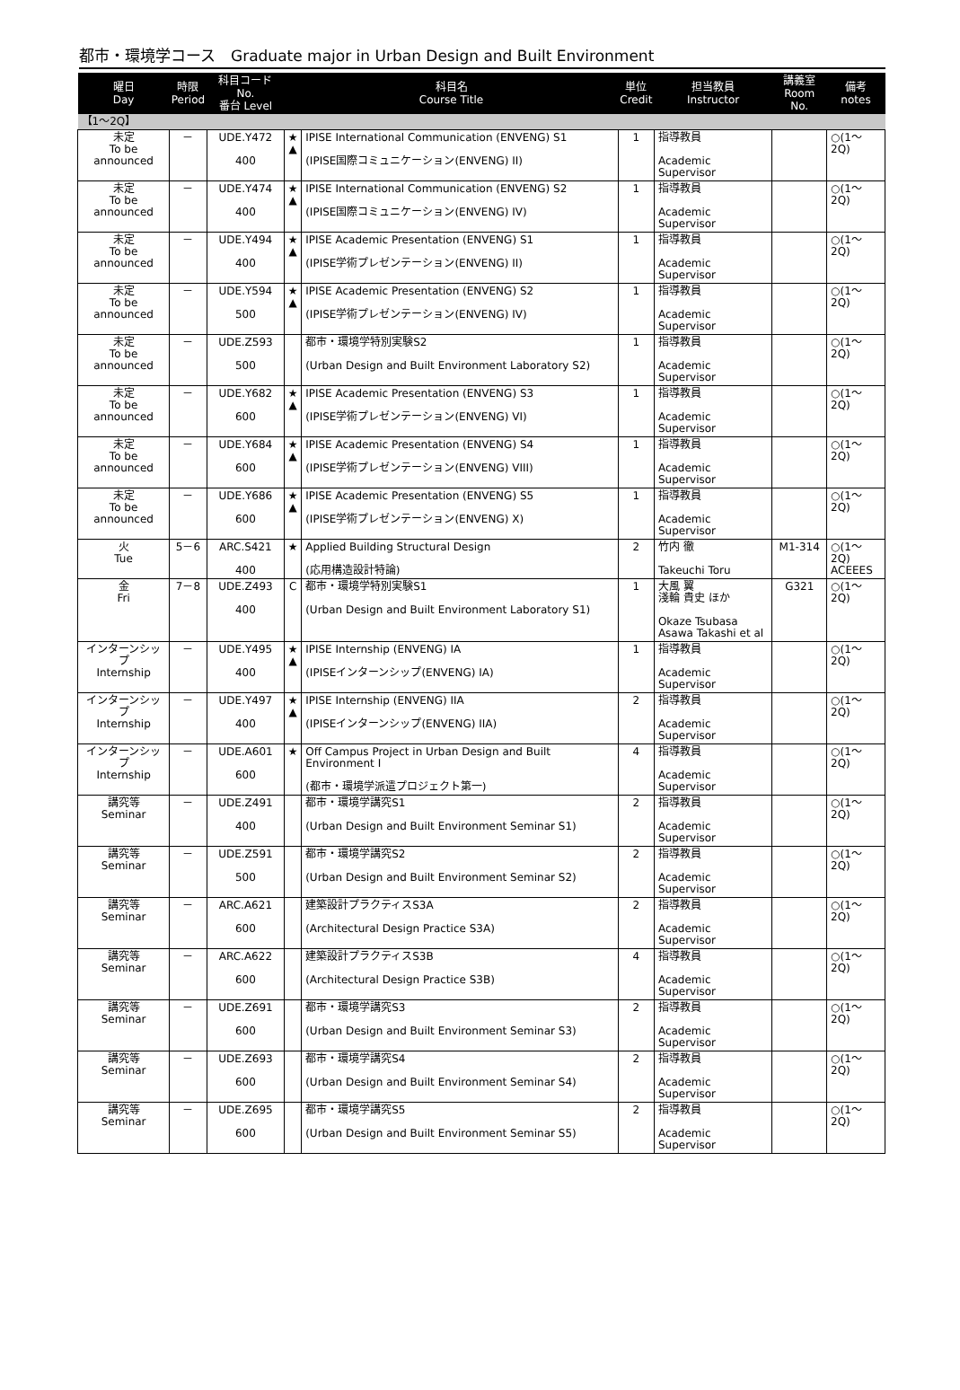都市・環境学コース　Graduate major in Urban Design and Built Environment
| 曜日 Day | 時限 Period | 科目コード No. 番台 Level | 科目名 Course Title | | 単位 Credit | 担当教員 Instructor | 講義室 Room No. | 備考 notes |
| --- | --- | --- | --- | --- | --- | --- | --- | --- |
| 【1～2Q】 | | | | | | | | |
| 未定 To be announced | － | UDE.Y472 400 | ★ ▲ | IPISE International Communication (ENVENG) S1 (IPISE国際コミュニケーション(ENVENG) II) | 1 | 指導教員 Academic Supervisor | | ○(1～2Q) |
| 未定 To be announced | － | UDE.Y474 400 | ★ ▲ | IPISE International Communication (ENVENG) S2 (IPISE国際コミュニケーション(ENVENG) IV) | 1 | 指導教員 Academic Supervisor | | ○(1～2Q) |
| 未定 To be announced | － | UDE.Y494 400 | ★ ▲ | IPISE Academic Presentation (ENVENG) S1 (IPISE学術プレゼンテーション(ENVENG) II) | 1 | 指導教員 Academic Supervisor | | ○(1～2Q) |
| 未定 To be announced | － | UDE.Y594 500 | ★ ▲ | IPISE Academic Presentation (ENVENG) S2 (IPISE学術プレゼンテーション(ENVENG) IV) | 1 | 指導教員 Academic Supervisor | | ○(1～2Q) |
| 未定 To be announced | － | UDE.Z593 500 | | 都市・環境学特別実験S2 (Urban Design and Built Environment Laboratory S2) | 1 | 指導教員 Academic Supervisor | | ○(1～2Q) |
| 未定 To be announced | － | UDE.Y682 600 | ★ ▲ | IPISE Academic Presentation (ENVENG) S3 (IPISE学術プレゼンテーション(ENVENG) VI) | 1 | 指導教員 Academic Supervisor | | ○(1～2Q) |
| 未定 To be announced | － | UDE.Y684 600 | ★ ▲ | IPISE Academic Presentation (ENVENG) S4 (IPISE学術プレゼンテーション(ENVENG) VIII) | 1 | 指導教員 Academic Supervisor | | ○(1～2Q) |
| 未定 To be announced | － | UDE.Y686 600 | ★ ▲ | IPISE Academic Presentation (ENVENG) S5 (IPISE学術プレゼンテーション(ENVENG) X) | 1 | 指導教員 Academic Supervisor | | ○(1～2Q) |
| 火 Tue | 5－6 | ARC.S421 400 | ★ | Applied Building Structural Design (応用構造設計特論) | 2 | 竹内 徹 Takeuchi Toru | M1-314 | ○(1～2Q) ACEEES |
| 金 Fri | 7－8 | UDE.Z493 400 | C | 都市・環境学特別実験S1 (Urban Design and Built Environment Laboratory S1) | 1 | 大風 翼 淺輪 貴史 ほか Okaze Tsubasa Asawa Takashi et al | G321 | ○(1～2Q) |
| インターンシップ Internship | － | UDE.Y495 400 | ★ ▲ | IPISE Internship (ENVENG) IA (IPISEインターンシップ(ENVENG) IA) | 1 | 指導教員 Academic Supervisor | | ○(1～2Q) |
| インターンシップ Internship | － | UDE.Y497 400 | ★ ▲ | IPISE Internship (ENVENG) IIA (IPISEインターンシップ(ENVENG) IIA) | 2 | 指導教員 Academic Supervisor | | ○(1～2Q) |
| インターンシップ Internship | － | UDE.A601 600 | ★ | Off Campus Project in Urban Design and Built Environment I (都市・環境学派遣プロジェクト第一) | 4 | 指導教員 Academic Supervisor | | ○(1～2Q) |
| 講究等 Seminar | － | UDE.Z491 400 | | 都市・環境学講究S1 (Urban Design and Built Environment Seminar S1) | 2 | 指導教員 Academic Supervisor | | ○(1～2Q) |
| 講究等 Seminar | － | UDE.Z591 500 | | 都市・環境学講究S2 (Urban Design and Built Environment Seminar S2) | 2 | 指導教員 Academic Supervisor | | ○(1～2Q) |
| 講究等 Seminar | － | ARC.A621 600 | | 建築設計プラクティスS3A (Architectural Design Practice S3A) | 2 | 指導教員 Academic Supervisor | | ○(1～2Q) |
| 講究等 Seminar | － | ARC.A622 600 | | 建築設計プラクティスS3B (Architectural Design Practice S3B) | 4 | 指導教員 Academic Supervisor | | ○(1～2Q) |
| 講究等 Seminar | － | UDE.Z691 600 | | 都市・環境学講究S3 (Urban Design and Built Environment Seminar S3) | 2 | 指導教員 Academic Supervisor | | ○(1～2Q) |
| 講究等 Seminar | － | UDE.Z693 600 | | 都市・環境学講究S4 (Urban Design and Built Environment Seminar S4) | 2 | 指導教員 Academic Supervisor | | ○(1～2Q) |
| 講究等 Seminar | － | UDE.Z695 600 | | 都市・環境学講究S5 (Urban Design and Built Environment Seminar S5) | 2 | 指導教員 Academic Supervisor | | ○(1～2Q) |